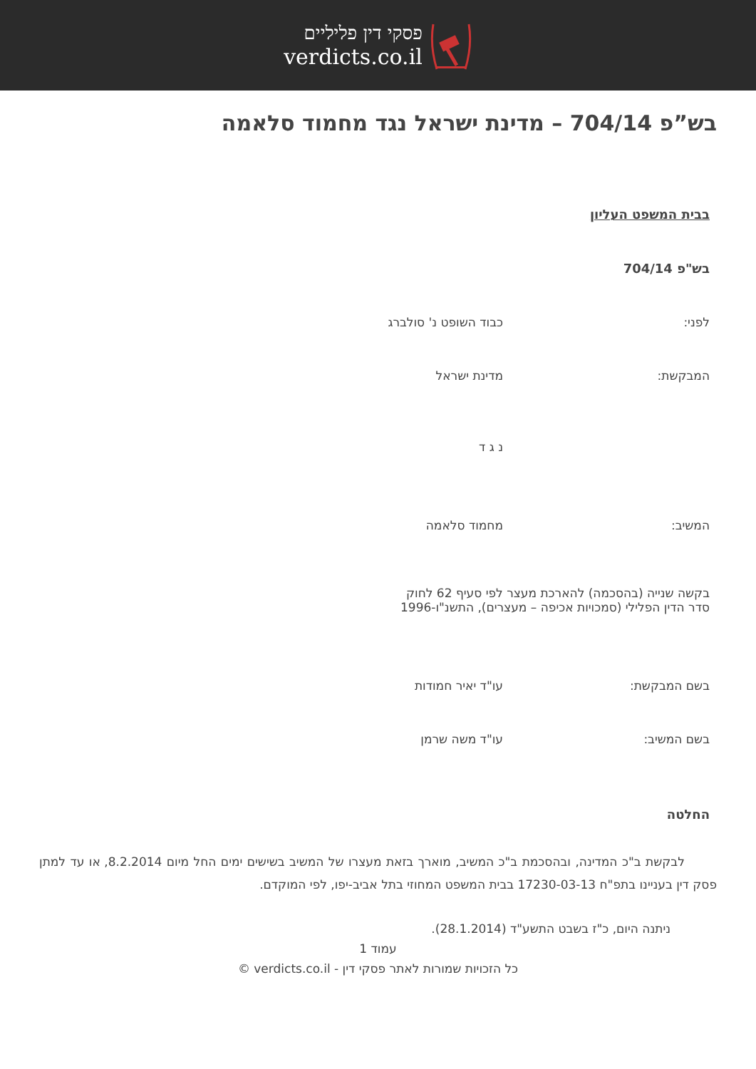פסקי דין פליליים
verdicts.co.il
בש”פ 704/14 – מדינת ישראל נגד מחמוד סלאמה
בבית המשפט העליון
בש"פ 704/14
לפני: כבוד השופט נ' סולברג
המבקשת: מדינת ישראל
נ ג ד
המשיב: מחמוד סלאמה
בקשה שנייה (בהסכמה) להארכת מעצר לפי סעיף 62 לחוק סדר הדין הפלילי (סמכויות אכיפה – מעצרים), התשנ"ו-1996
בשם המבקשת: עו"ד יאיר חמודות
בשם המשיב: עו"ד משה שרמן
החלטה
לבקשת ב"כ המדינה, ובהסכמת ב"כ המשיב, מוארך בזאת מעצרו של המשיב בשישים ימים החל מיום 8.2.2014, או עד למתן פסק דין בעניינו בתפ"ח 17230-03-13 בבית המשפט המחוזי בתל אביב-יפו, לפי המוקדם.
ניתנה היום, כ"ז בשבט התשע"ד (28.1.2014).
עמוד 1
כל הזכויות שמורות לאתר פסקי דין - verdicts.co.il ©